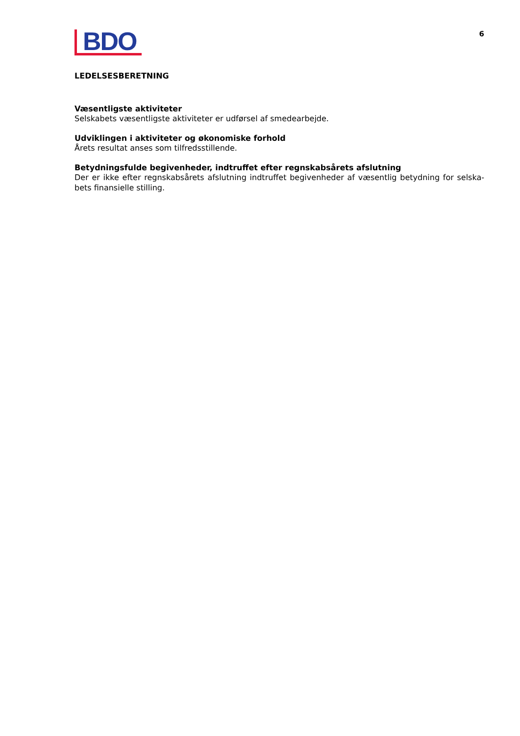BDO
6
LEDELSESBERETNING
Væsentligste aktiviteter
Selskabets væsentligste aktiviteter er udførsel af smedearbejde.
Udviklingen i aktiviteter og økonomiske forhold
Årets resultat anses som tilfredsstillende.
Betydningsfulde begivenheder, indtruffet efter regnskabsårets afslutning
Der er ikke efter regnskabsårets afslutning indtruffet begivenheder af væsentlig betydning for selska-bets finansielle stilling.